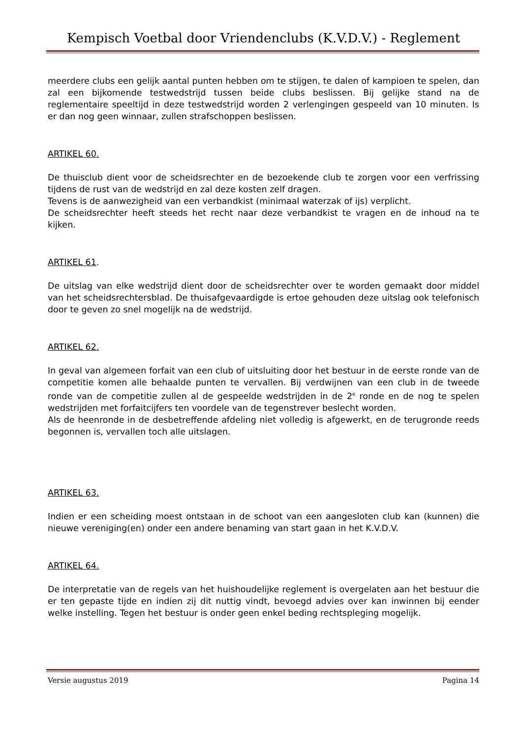Kempisch Voetbal door Vriendenclubs (K.V.D.V.) - Reglement
meerdere clubs een gelijk aantal punten hebben om te stijgen, te dalen of kampioen te spelen, dan zal een bijkomende testwedstrijd tussen beide clubs beslissen. Bij gelijke stand na de reglementaire speeltijd in deze testwedstrijd worden 2 verlengingen gespeeld van 10 minuten. Is er dan nog geen winnaar, zullen strafschoppen beslissen.
ARTIKEL 60.
De thuisclub dient voor de scheidsrechter en de bezoekende club te zorgen voor een verfrissing tijdens de rust van de wedstrijd en zal deze kosten zelf dragen.
Tevens is de aanwezigheid van een verbandkist (minimaal waterzak of ijs) verplicht.
De scheidsrechter heeft steeds het recht naar deze verbandkist te vragen en de inhoud na te kijken.
ARTIKEL 61.
De uitslag van elke wedstrijd dient door de scheidsrechter over te worden gemaakt door middel van het scheidsrechtersblad. De thuisafgevaardigde is ertoe gehouden deze uitslag ook telefonisch door te geven zo snel mogelijk na de wedstrijd.
ARTIKEL 62.
In geval van algemeen forfait van een club of uitsluiting door het bestuur in de eerste ronde van de competitie komen alle behaalde punten te vervallen. Bij verdwijnen van een club in de tweede ronde van de competitie zullen al de gespeelde wedstrijden in de 2<sup>e</sup> ronde en de nog te spelen wedstrijden met forfaitcijfers ten voordele van de tegenstrever beslecht worden.
Als de heenronde in de desbetreffende afdeling niet volledig is afgewerkt, en de terugronde reeds begonnen is, vervallen toch alle uitslagen.
ARTIKEL 63.
Indien er een scheiding moest ontstaan in de schoot van een aangesloten club kan (kunnen) die nieuwe vereniging(en) onder een andere benaming van start gaan in het K.V.D.V.
ARTIKEL 64.
De interpretatie van de regels van het huishoudelijke reglement is overgelaten aan het bestuur die er ten gepaste tijde en indien zij dit nuttig vindt, bevoegd advies over kan inwinnen bij eender welke instelling. Tegen het bestuur is onder geen enkel beding rechtspleging mogelijk.
Versie augustus 2019 Pagina 14